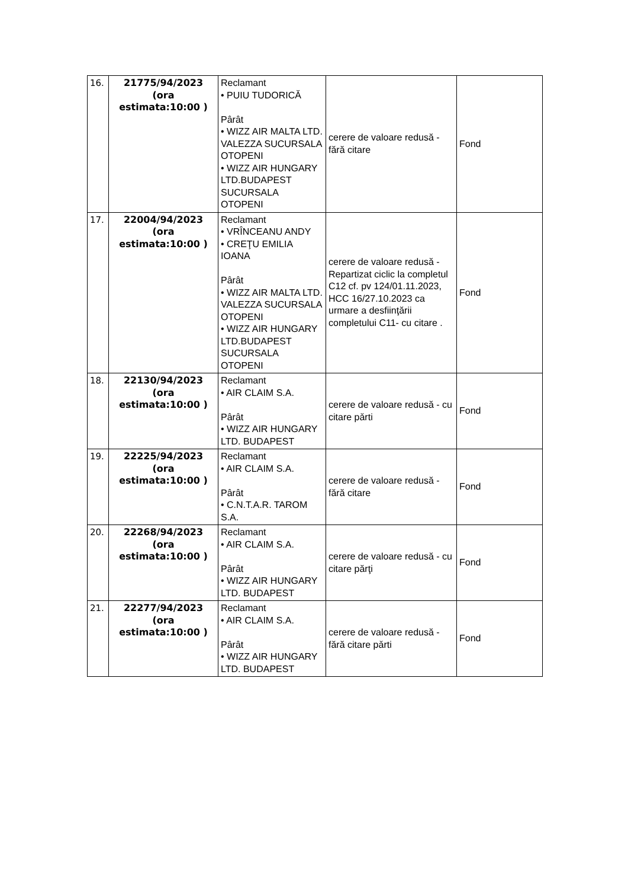| 16. | 21775/94/2023 (ora estimata:10:00 ) | Reclamant • PUIU TUDORICĂ Pârât • WIZZ AIR MALTA LTD. VALEZZA SUCURSALA OTOPENI • WIZZ AIR HUNGARY LTD.BUDAPEST SUCURSALA OTOPENI | cerere de valoare redusă - fără citare | Fond |
| 17. | 22004/94/2023 (ora estimata:10:00 ) | Reclamant • VRÎNCEANU ANDY • CREŢU EMILIA IOANA Pârât • WIZZ AIR MALTA LTD. VALEZZA SUCURSALA OTOPENI • WIZZ AIR HUNGARY LTD.BUDAPEST SUCURSALA OTOPENI | cerere de valoare redusă - Repartizat ciclic la completul C12 cf. pv 124/01.11.2023, HCC 16/27.10.2023 ca urmare a desfiinţării completului C11- cu citare . | Fond |
| 18. | 22130/94/2023 (ora estimata:10:00 ) | Reclamant • AIR CLAIM S.A. Pârât • WIZZ AIR HUNGARY LTD. BUDAPEST | cerere de valoare redusă - cu citare pǎrti | Fond |
| 19. | 22225/94/2023 (ora estimata:10:00 ) | Reclamant • AIR CLAIM S.A. Pârât • C.N.T.A.R. TAROM S.A. | cerere de valoare redusă - fără citare | Fond |
| 20. | 22268/94/2023 (ora estimata:10:00 ) | Reclamant • AIR CLAIM S.A. Pârât • WIZZ AIR HUNGARY LTD. BUDAPEST | cerere de valoare redusă - cu citare părţi | Fond |
| 21. | 22277/94/2023 (ora estimata:10:00 ) | Reclamant • AIR CLAIM S.A. Pârât • WIZZ AIR HUNGARY LTD. BUDAPEST | cerere de valoare redusă - fără citare pǎrti | Fond |